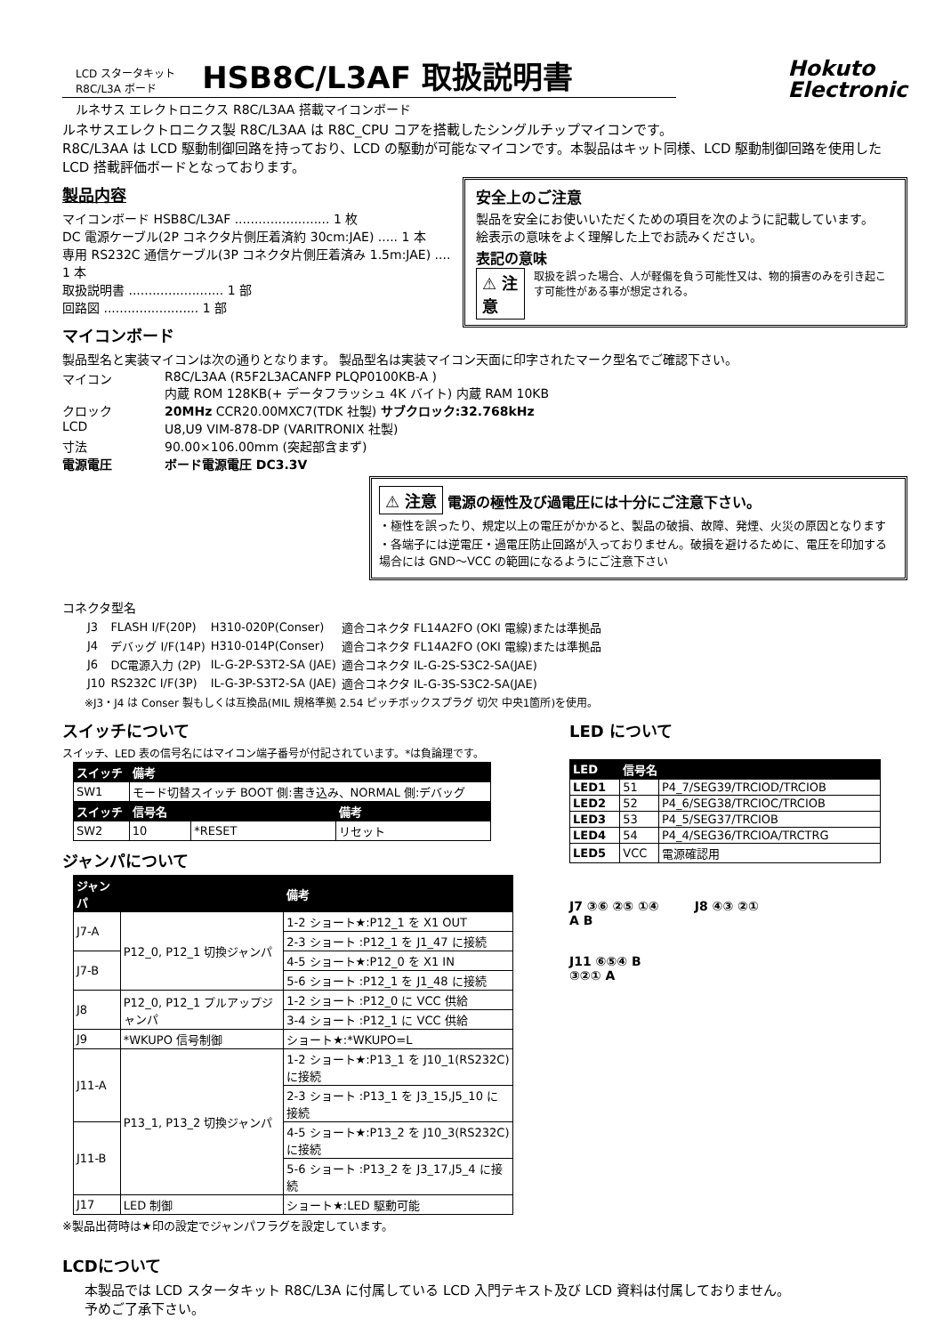LCD スタータキット
R8C/L3A ボード
HSB8C/L3AF 取扱説明書
Hokuto
Electronic
ルネサス エレクトロニクス R8C/L3AA 搭載マイコンボード
ルネサスエレクトロニクス製 R8C/L3AA は R8C_CPU コアを搭載したシングルチップマイコンです。
R8C/L3AA は LCD 駆動制御回路を持っており、LCD の駆動が可能なマイコンです。本製品はキット同様、LCD 駆動制御回路を使用した LCD 搭載評価ボードとなっております。
安全上のご注意
製品を安全にお使いいただくための項目を次のように記載しています。
絵表示の意味をよく理解した上でお読みください。
表記の意味
⚠ 注意 取扱を誤った場合、人が軽傷を負う可能性又は、物的損害のみを引き起こす可能性がある事が想定される。
製品内容
マイコンボード HSB8C/L3AF ........................ 1 枚
DC 電源ケーブル(2P コネクタ片側圧着済約 30cm:JAE) ..... 1 本
専用 RS232C 通信ケーブル(3P コネクタ片側圧着済み 1.5m:JAE) .... 1 本
取扱説明書 ........................ 1 部
回路図 ........................ 1 部
マイコンボード
製品型名と実装マイコンは次の通りとなります。 製品型名は実装マイコン天面に印字されたマーク型名でご確認下さい。
マイコン R8C/L3AA (R5F2L3ACANFP PLQP0100KB-A )
内蔵 ROM 128KB(+ データフラッシュ 4K バイト) 内蔵 RAM 10KB
クロック 20MHz CCR20.00MXC7(TDK 社製) サブクロック:32.768kHz
LCD U8,U9 VIM-878-DP (VARITRONIX 社製)
寸法 90.00×106.00mm (突起部含まず)
電源電圧 ボード電源電圧 DC3.3V
⚠ 注意 電源の極性及び過電圧には十分にご注意下さい。
・極性を誤ったり、規定以上の電圧がかかると、製品の破損、故障、発煙、火災の原因となります
・各端子には逆電圧・過電圧防止回路が入っておりません。破損を避けるために、電圧を印加する場合には GND～VCC の範囲になるようにご注意下さい
コネクタ型名
| J3 | FLASH I/F(20P) | H310-020P(Conser) | 適合コネクタ FL14A2FO (OKI 電線)または準拠品 |
| J4 | デバッグ I/F(14P) | H310-014P(Conser) | 適合コネクタ FL14A2FO (OKI 電線)または準拠品 |
| J6 | DC電源入力 (2P) | IL-G-2P-S3T2-SA (JAE) | 適合コネクタ IL-G-2S-S3C2-SA(JAE) |
| J10 | RS232C I/F(3P) | IL-G-3P-S3T2-SA (JAE) | 適合コネクタ IL-G-3S-S3C2-SA(JAE) |
※J3・J4 は Conser 製もしくは互換品(MIL 規格準拠 2.54 ピッチボックスプラグ 切欠 中央1箇所)を使用。
スイッチについて
スイッチ、LED 表の信号名にはマイコン端子番号が付記されています。*は負論理です。
| スイッチ | 備考 | | |
| --- | --- | --- | --- |
| SW1 | モード切替スイッチ BOOT 側:書き込み、NORMAL 側:デバッグ | | |
| スイッチ | 信号名 | | 備考 |
| SW2 | 10 | *RESET | リセット |
ジャンパについて
| ジャンパ | | 備考 |
| --- | --- | --- |
| J7-A | P12_0, P12_1 切換ジャンパ | 1-2 ショート★:P12_1 を X1 OUT |
| | | 2-3 ショート :P12_1 を J1_47 に接続 |
| J7-B | | 4-5 ショート★:P12_0 を X1 IN |
| | | 5-6 ショート :P12_1 を J1_48 に接続 |
| J8 | P12_0, P12_1 プルアップジャンパ | 1-2 ショート :P12_0 に VCC 供給 |
| | | 3-4 ショート :P12_1 に VCC 供給 |
| J9 | *WKUPO 信号制御 | ショート★:*WKUPO=L |
| J11-A | P13_1, P13_2 切換ジャンパ | 1-2 ショート★:P13_1 を J10_1(RS232C)に接続 |
| | | 2-3 ショート :P13_1 を J3_15,J5_10 に接続 |
| J11-B | | 4-5 ショート★:P13_2 を J10_3(RS232C)に接続 |
| | | 5-6 ショート :P13_2 を J3_17,J5_4 に接続 |
| J17 | LED 制御 | ショート★:LED 駆動可能 |
※製品出荷時は★印の設定でジャンパフラグを設定しています。
LED について
| LED | 信号名 | |
| --- | --- | --- |
| LED1 | 51 | P4_7/SEG39/TRCIOD/TRCIOB |
| LED2 | 52 | P4_6/SEG38/TRCIOC/TRCIOB |
| LED3 | 53 | P4_5/SEG37/TRCIOB |
| LED4 | 54 | P4_4/SEG36/TRCIOA/TRCTRG |
| LED5 | VCC | 電源確認用 |
J7 ③⑥ ②⑤ ①④
A B
J8 ④③ ②①
J11 ⑥⑤④ B
③②① A
LCDについて
本製品では LCD スタータキット R8C/L3A に付属している LCD 入門テキスト及び LCD 資料は付属しておりません。
予めご了承下さい。